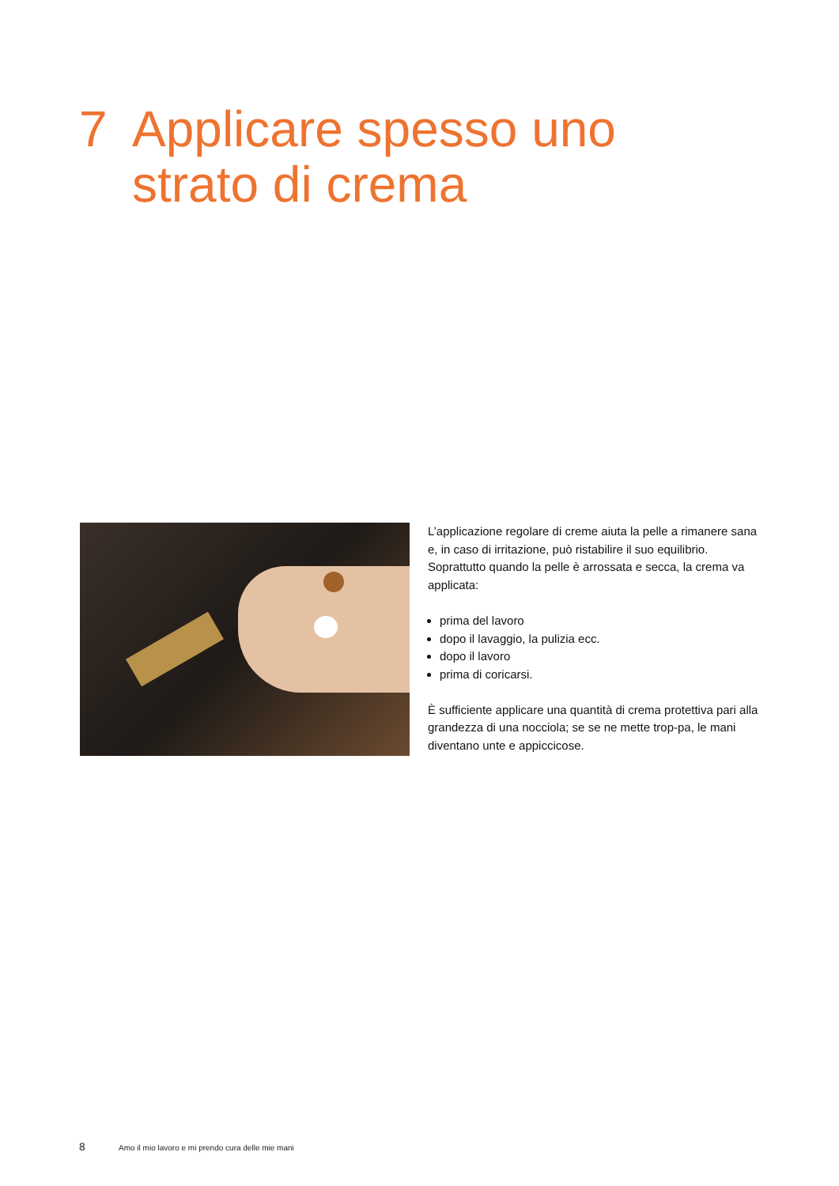7 Applicare spesso uno
strato di crema
L’applicazione regolare di creme aiuta la pelle a rimanere sana e, in caso di irritazione, può ristabilire il suo equilibrio. Soprattutto quando la pelle è arrossata e secca, la crema va applicata:
prima del lavoro
dopo il lavaggio, la pulizia ecc.
dopo il lavoro
prima di coricarsi.
È sufficiente applicare una quantità di crema protettiva pari alla grandezza di una nocciola; se se ne mette trop-pa, le mani diventano unte e appiccicose.
8 Amo il mio lavoro e mi prendo cura delle mie mani